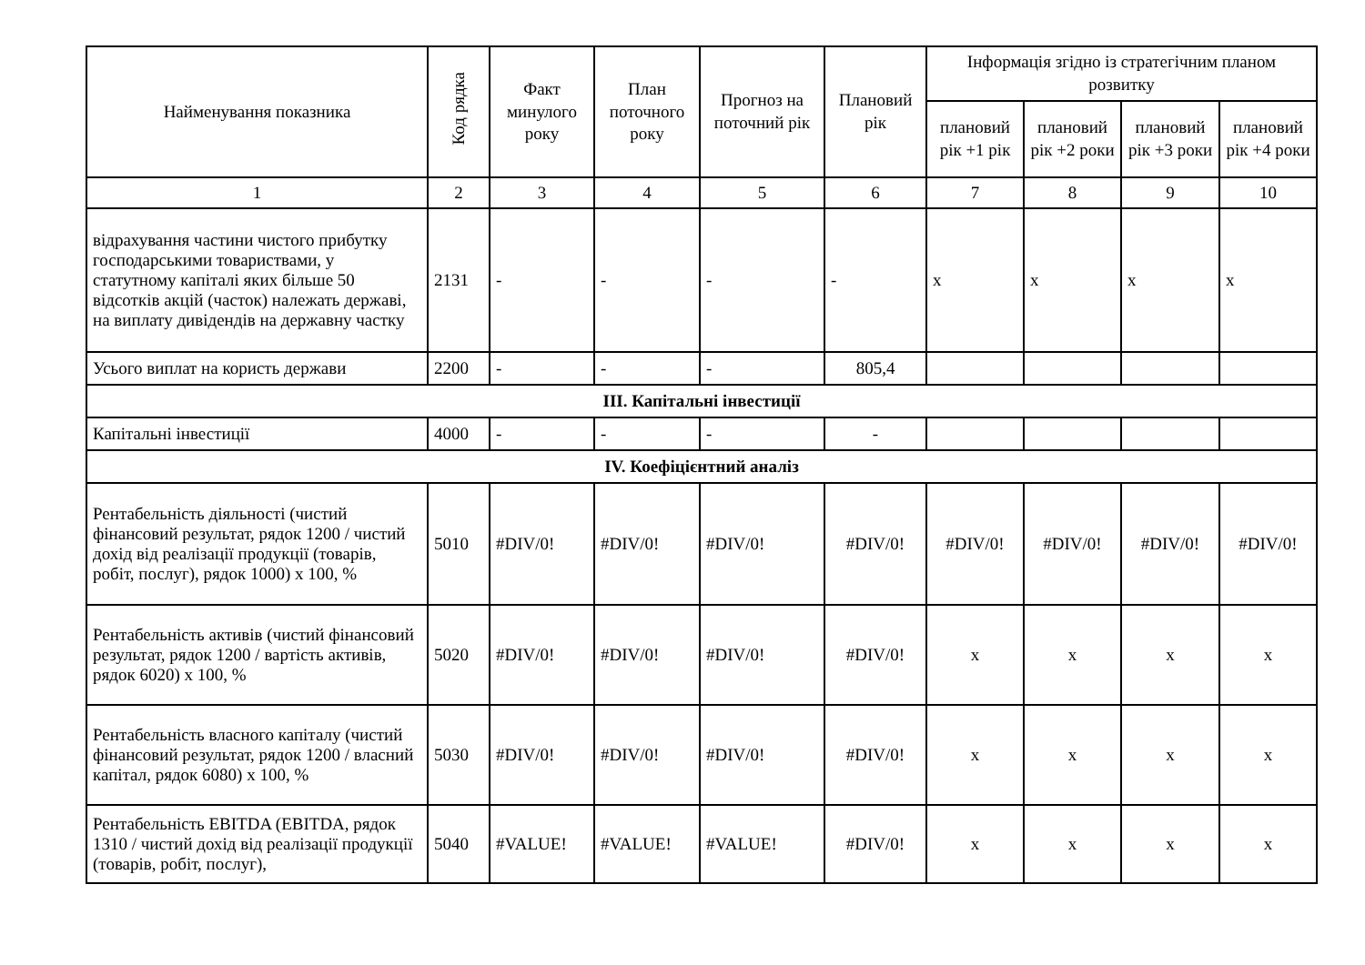| Найменування показника | Код рядка | Факт минулого року | План поточного року | Прогноз на поточний рік | Плановий рік | Інформація згідно із стратегічним планом розвитку | | | |
| --- | --- | --- | --- | --- | --- | --- | --- | --- | --- |
| | | | | | | плановий рік +1 рік | плановий рік +2 роки | плановий рік +3 роки | плановий рік +4 роки |
| 1 | 2 | 3 | 4 | 5 | 6 | 7 | 8 | 9 | 10 |
| відрахування частини чистого прибутку господарськими товариствами, у статутному капіталі яких більше 50 відсотків акцій (часток) належать державі, на виплату дивідендів на державну частку | 2131 | - | - | - | - | х | х | х | х |
| Усього виплат на користь держави | 2200 | - | - | - | 805,4 | | | | |
| ІІІ. Капітальні інвестиції | | | | | | | | | |
| Капітальні інвестиції | 4000 | - | - | - | - | | | | |
| IV. Коефіцієнтний аналіз | | | | | | | | | |
| Рентабельність діяльності (чистий фінансовий результат, рядок 1200 / чистий дохід від реалізації продукції (товарів, робіт, послуг), рядок 1000) х 100, % | 5010 | #DIV/0! | #DIV/0! | #DIV/0! | #DIV/0! | #DIV/0! | #DIV/0! | #DIV/0! | #DIV/0! |
| Рентабельність активів (чистий фінансовий результат, рядок 1200 / вартість активів, рядок 6020) х 100, % | 5020 | #DIV/0! | #DIV/0! | #DIV/0! | #DIV/0! | х | х | х | х |
| Рентабельність власного капіталу (чистий фінансовий результат, рядок 1200 / власний капітал, рядок 6080) х 100, % | 5030 | #DIV/0! | #DIV/0! | #DIV/0! | #DIV/0! | х | х | х | х |
| Рентабельність EBITDA (EBITDA, рядок 1310 / чистий дохід від реалізації продукції (товарів, робіт, послуг), | 5040 | #VALUE! | #VALUE! | #VALUE! | #DIV/0! | х | х | х | х |